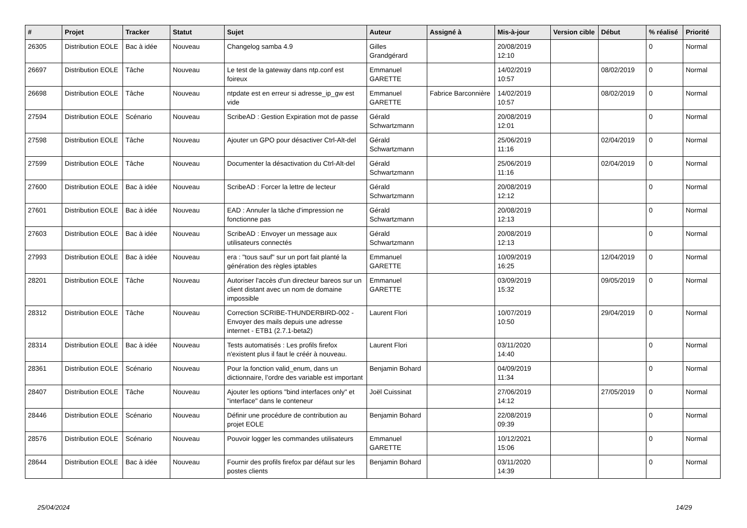| # | Projet | Tracker | Statut | Sujet | Auteur | Assigné à | Mis-à-jour | Version cible | Début | % réalisé | Priorité |
| --- | --- | --- | --- | --- | --- | --- | --- | --- | --- | --- | --- |
| 26305 | Distribution EOLE | Bac à idée | Nouveau | Changelog samba 4.9 | Gilles Grandgérard | | 20/08/2019 12:10 | | | 0 | Normal |
| 26697 | Distribution EOLE | Tâche | Nouveau | Le test de la gateway dans ntp.conf est foireux | Emmanuel GARETTE | | 14/02/2019 10:57 | | 08/02/2019 | 0 | Normal |
| 26698 | Distribution EOLE | Tâche | Nouveau | ntpdate est en erreur si adresse_ip_gw est vide | Emmanuel GARETTE | Fabrice Barconnière | 14/02/2019 10:57 | | 08/02/2019 | 0 | Normal |
| 27594 | Distribution EOLE | Scénario | Nouveau | ScribeAD : Gestion Expiration mot de passe | Gérald Schwartzmann | | 20/08/2019 12:01 | | | 0 | Normal |
| 27598 | Distribution EOLE | Tâche | Nouveau | Ajouter un GPO pour désactiver Ctrl-Alt-del | Gérald Schwartzmann | | 25/06/2019 11:16 | | 02/04/2019 | 0 | Normal |
| 27599 | Distribution EOLE | Tâche | Nouveau | Documenter la désactivation du Ctrl-Alt-del | Gérald Schwartzmann | | 25/06/2019 11:16 | | 02/04/2019 | 0 | Normal |
| 27600 | Distribution EOLE | Bac à idée | Nouveau | ScribeAD : Forcer la lettre de lecteur | Gérald Schwartzmann | | 20/08/2019 12:12 | | | 0 | Normal |
| 27601 | Distribution EOLE | Bac à idée | Nouveau | EAD : Annuler la tâche d'impression ne fonctionne pas | Gérald Schwartzmann | | 20/08/2019 12:13 | | | 0 | Normal |
| 27603 | Distribution EOLE | Bac à idée | Nouveau | ScribeAD : Envoyer un message aux utilisateurs connectés | Gérald Schwartzmann | | 20/08/2019 12:13 | | | 0 | Normal |
| 27993 | Distribution EOLE | Bac à idée | Nouveau | era : "tous sauf" sur un port fait planté la génération des règles iptables | Emmanuel GARETTE | | 10/09/2019 16:25 | | 12/04/2019 | 0 | Normal |
| 28201 | Distribution EOLE | Tâche | Nouveau | Autoriser l'accès d'un directeur bareos sur un client distant avec un nom de domaine impossible | Emmanuel GARETTE | | 03/09/2019 15:32 | | 09/05/2019 | 0 | Normal |
| 28312 | Distribution EOLE | Tâche | Nouveau | Correction SCRIBE-THUNDERBIRD-002 - Envoyer des mails depuis une adresse internet - ETB1 (2.7.1-beta2) | Laurent Flori | | 10/07/2019 10:50 | | 29/04/2019 | 0 | Normal |
| 28314 | Distribution EOLE | Bac à idée | Nouveau | Tests automatisés : Les profils firefox n'existent plus il faut le créér à nouveau. | Laurent Flori | | 03/11/2020 14:40 | | | 0 | Normal |
| 28361 | Distribution EOLE | Scénario | Nouveau | Pour la fonction valid_enum, dans un dictionnaire, l’ordre des variable est important | Benjamin Bohard | | 04/09/2019 11:34 | | | 0 | Normal |
| 28407 | Distribution EOLE | Tâche | Nouveau | Ajouter les options "bind interfaces only" et "interface" dans le conteneur | Joël Cuissinat | | 27/06/2019 14:12 | | 27/05/2019 | 0 | Normal |
| 28446 | Distribution EOLE | Scénario | Nouveau | Définir une procédure de contribution au projet EOLE | Benjamin Bohard | | 22/08/2019 09:39 | | | 0 | Normal |
| 28576 | Distribution EOLE | Scénario | Nouveau | Pouvoir logger les commandes utilisateurs | Emmanuel GARETTE | | 10/12/2021 15:06 | | | 0 | Normal |
| 28644 | Distribution EOLE | Bac à idée | Nouveau | Fournir des profils firefox par défaut sur les postes clients | Benjamin Bohard | | 03/11/2020 14:39 | | | 0 | Normal |
25/04/2024 14/29